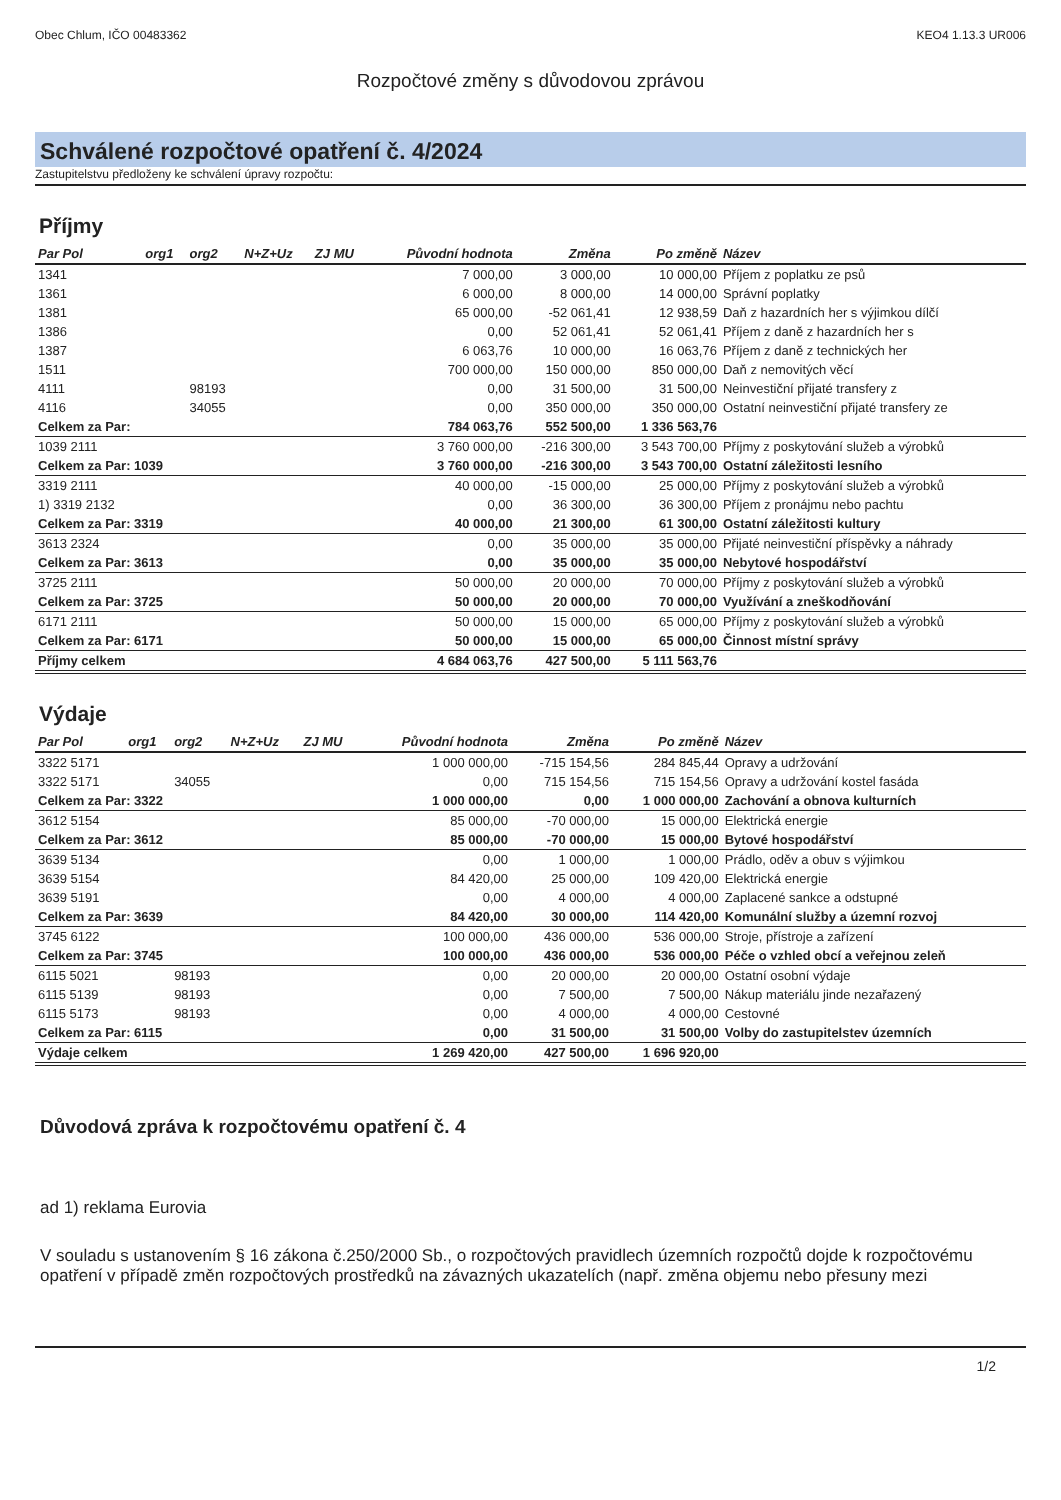Obec Chlum, IČO 00483362 KEO4 1.13.3 UR006
Rozpočtové změny s důvodovou zprávou
Schválené rozpočtové opatření č. 4/2024
Zastupitelstvu předloženy ke schválení úpravy rozpočtu:
Příjmy
| Par Pol | org1 | org2 | N+Z+Uz | ZJ MU | Původní hodnota | Změna | Po změně | Název |
| --- | --- | --- | --- | --- | --- | --- | --- | --- |
| 1341 | | | | | 7 000,00 | 3 000,00 | 10 000,00 | Příjem z poplatku ze psů |
| 1361 | | | | | 6 000,00 | 8 000,00 | 14 000,00 | Správní poplatky |
| 1381 | | | | | 65 000,00 | -52 061,41 | 12 938,59 | Daň z hazardních her s výjimkou dílčí |
| 1386 | | | | | 0,00 | 52 061,41 | 52 061,41 | Příjem z daně z hazardních her s |
| 1387 | | | | | 6 063,76 | 10 000,00 | 16 063,76 | Příjem z daně z technických her |
| 1511 | | | | | 700 000,00 | 150 000,00 | 850 000,00 | Daň z nemovitých věcí |
| 4111 | | 98193 | | | 0,00 | 31 500,00 | 31 500,00 | Neinvestiční přijaté transfery z |
| 4116 | | 34055 | | | 0,00 | 350 000,00 | 350 000,00 | Ostatní neinvestiční přijaté transfery ze |
| Celkem za Par: | | | | | 784 063,76 | 552 500,00 | 1 336 563,76 | |
| 1039 2111 | | | | | 3 760 000,00 | -216 300,00 | 3 543 700,00 | Příjmy z poskytování služeb a výrobků |
| Celkem za Par: 1039 | | | | | 3 760 000,00 | -216 300,00 | 3 543 700,00 | Ostatní záležitosti lesního |
| 3319 2111 | | | | | 40 000,00 | -15 000,00 | 25 000,00 | Příjmy z poskytování služeb a výrobků |
| 1) 3319 2132 | | | | | 0,00 | 36 300,00 | 36 300,00 | Příjem z pronájmu nebo pachtu |
| Celkem za Par: 3319 | | | | | 40 000,00 | 21 300,00 | 61 300,00 | Ostatní záležitosti kultury |
| 3613 2324 | | | | | 0,00 | 35 000,00 | 35 000,00 | Přijaté neinvestiční příspěvky a náhrady |
| Celkem za Par: 3613 | | | | | 0,00 | 35 000,00 | 35 000,00 | Nebytové hospodářství |
| 3725 2111 | | | | | 50 000,00 | 20 000,00 | 70 000,00 | Příjmy z poskytování služeb a výrobků |
| Celkem za Par: 3725 | | | | | 50 000,00 | 20 000,00 | 70 000,00 | Využívání a zneškodňování |
| 6171 2111 | | | | | 50 000,00 | 15 000,00 | 65 000,00 | Příjmy z poskytování služeb a výrobků |
| Celkem za Par: 6171 | | | | | 50 000,00 | 15 000,00 | 65 000,00 | Činnost místní správy |
| Příjmy celkem | | | | | 4 684 063,76 | 427 500,00 | 5 111 563,76 | |
Výdaje
| Par Pol | org1 | org2 | N+Z+Uz | ZJ MU | Původní hodnota | Změna | Po změně | Název |
| --- | --- | --- | --- | --- | --- | --- | --- | --- |
| 3322 5171 | | | | | 1 000 000,00 | -715 154,56 | 284 845,44 | Opravy a udržování |
| 3322 5171 | | 34055 | | | 0,00 | 715 154,56 | 715 154,56 | Opravy a udržování kostel fasáda |
| Celkem za Par: 3322 | | | | | 1 000 000,00 | 0,00 | 1 000 000,00 | Zachování a obnova kulturních |
| 3612 5154 | | | | | 85 000,00 | -70 000,00 | 15 000,00 | Elektrická energie |
| Celkem za Par: 3612 | | | | | 85 000,00 | -70 000,00 | 15 000,00 | Bytové hospodářství |
| 3639 5134 | | | | | 0,00 | 1 000,00 | 1 000,00 | Prádlo, oděv a obuv s výjimkou |
| 3639 5154 | | | | | 84 420,00 | 25 000,00 | 109 420,00 | Elektrická energie |
| 3639 5191 | | | | | 0,00 | 4 000,00 | 4 000,00 | Zaplacené sankce a odstupné |
| Celkem za Par: 3639 | | | | | 84 420,00 | 30 000,00 | 114 420,00 | Komunální služby a územní rozvoj |
| 3745 6122 | | | | | 100 000,00 | 436 000,00 | 536 000,00 | Stroje, přístroje a zařízení |
| Celkem za Par: 3745 | | | | | 100 000,00 | 436 000,00 | 536 000,00 | Péče o vzhled obcí a veřejnou zeleň |
| 6115 5021 | | 98193 | | | 0,00 | 20 000,00 | 20 000,00 | Ostatní osobní výdaje |
| 6115 5139 | | 98193 | | | 0,00 | 7 500,00 | 7 500,00 | Nákup materiálu jinde nezařazený |
| 6115 5173 | | 98193 | | | 0,00 | 4 000,00 | 4 000,00 | Cestovné |
| Celkem za Par: 6115 | | | | | 0,00 | 31 500,00 | 31 500,00 | Volby do zastupitelstev územních |
| Výdaje celkem | | | | | 1 269 420,00 | 427 500,00 | 1 696 920,00 | |
Důvodová zpráva k rozpočtovému opatření č. 4
ad 1) reklama Eurovia
V souladu s ustanovením § 16 zákona č.250/2000 Sb., o rozpočtových pravidlech územních rozpočtů dojde k rozpočtovému opatření v případě změn rozpočtových prostředků na závazných ukazatelích (např. změna objemu nebo přesuny mezi
1/2